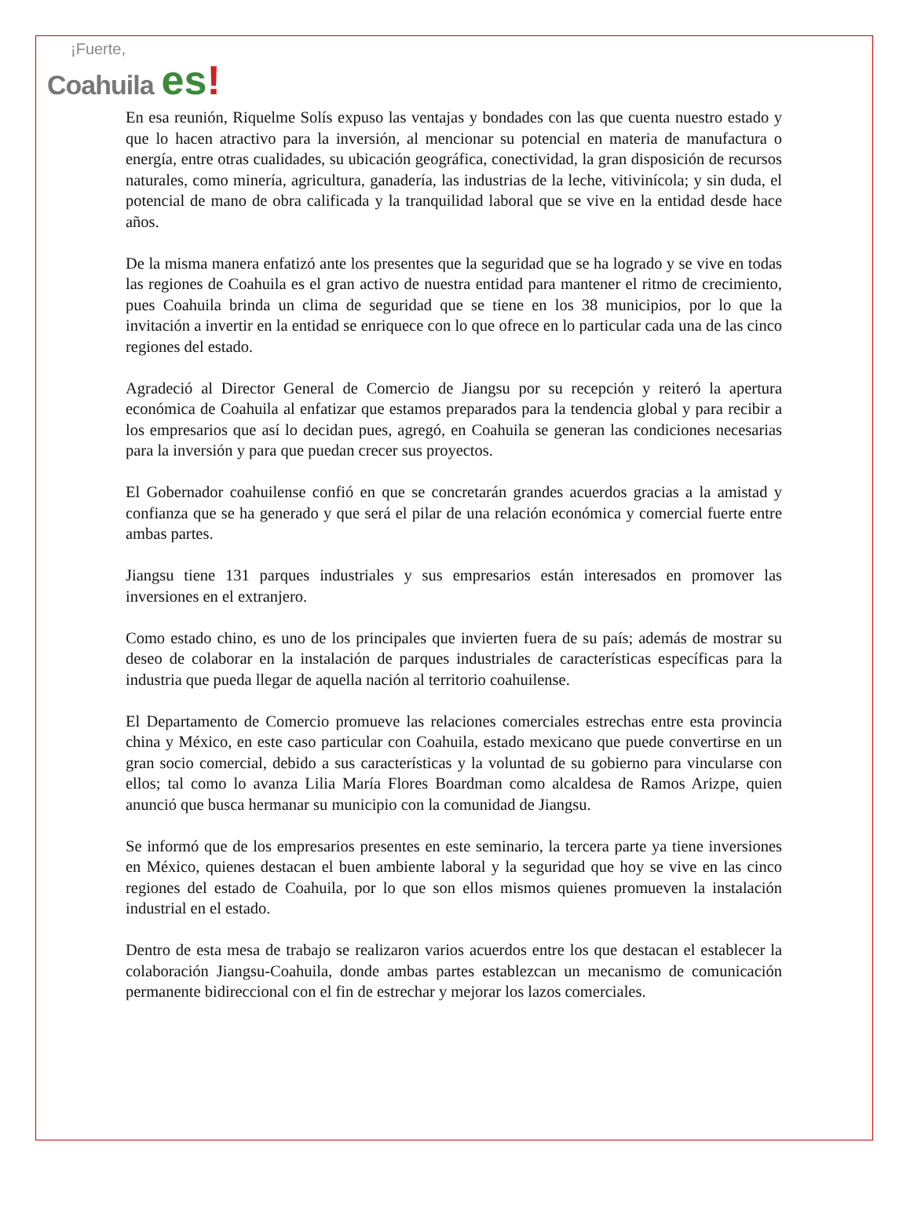¡Fuerte,
Coahuila es!
En esa reunión, Riquelme Solís expuso las ventajas y bondades con las que cuenta nuestro estado y que lo hacen atractivo para la inversión, al mencionar su potencial en materia de manufactura o energía, entre otras cualidades, su ubicación geográfica, conectividad, la gran disposición de recursos naturales, como minería, agricultura, ganadería, las industrias de la leche, vitivinícola; y sin duda, el potencial de mano de obra calificada y la tranquilidad laboral que se vive en la entidad desde hace años.
De la misma manera enfatizó ante los presentes que la seguridad que se ha logrado y se vive en todas las regiones de Coahuila es el gran activo de nuestra entidad para mantener el ritmo de crecimiento, pues Coahuila brinda un clima de seguridad que se tiene en los 38 municipios, por lo que la invitación a invertir en la entidad se enriquece con lo que ofrece en lo particular cada una de las cinco regiones del estado.
Agradeció al Director General de Comercio de Jiangsu por su recepción y reiteró la apertura económica de Coahuila al enfatizar que estamos preparados para la tendencia global y para recibir a los empresarios que así lo decidan pues, agregó, en Coahuila se generan las condiciones necesarias para la inversión y para que puedan crecer sus proyectos.
El Gobernador coahuilense confió en que se concretarán grandes acuerdos gracias a la amistad y confianza que se ha generado y que será el pilar de una relación económica y comercial fuerte entre ambas partes.
Jiangsu tiene 131 parques industriales y sus empresarios están interesados en promover las inversiones en el extranjero.
Como estado chino, es uno de los principales que invierten fuera de su país; además de mostrar su deseo de colaborar en la instalación de parques industriales de características específicas para la industria que pueda llegar de aquella nación al territorio coahuilense.
El Departamento de Comercio promueve las relaciones comerciales estrechas entre esta provincia china y México, en este caso particular con Coahuila, estado mexicano que puede convertirse en un gran socio comercial, debido a sus características y la voluntad de su gobierno para vincularse con ellos; tal como lo avanza Lilia María Flores Boardman como alcaldesa de Ramos Arizpe, quien anunció que busca hermanar su municipio con la comunidad de Jiangsu.
Se informó que de los empresarios presentes en este seminario, la tercera parte ya tiene inversiones en México, quienes destacan el buen ambiente laboral y la seguridad que hoy se vive en las cinco regiones del estado de Coahuila, por lo que son ellos mismos quienes promueven la instalación industrial en el estado.
Dentro de esta mesa de trabajo se realizaron varios acuerdos entre los que destacan el establecer la colaboración Jiangsu-Coahuila, donde ambas partes establezcan un mecanismo de comunicación permanente bidireccional con el fin de estrechar y mejorar los lazos comerciales.